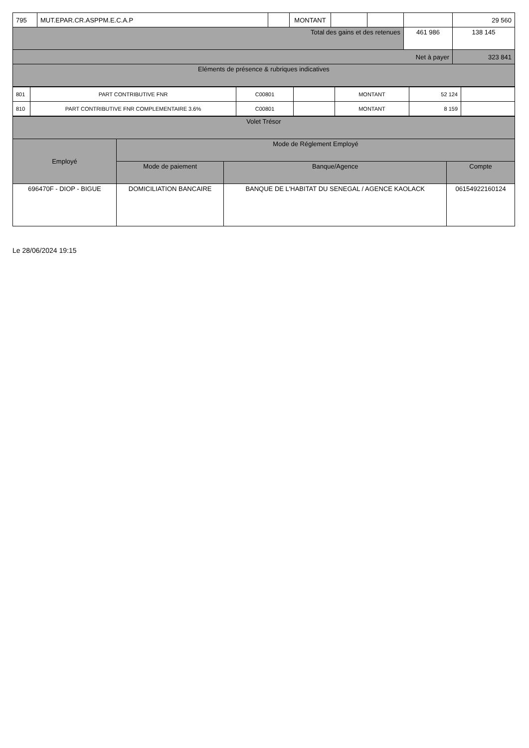| 795 | MUT.EPAR.CR.ASPPM.E.C.A.P | | MONTANT | | | | 29 560 |
| Total des gains et des retenues | | | | | | 461 986 | 138 145 |
| Net à payer | | | | | | | 323 841 |
| Eléments de présence & rubriques indicatives | | | | | | | |
| 801 | PART CONTRIBUTIVE FNR | C00801 | | MONTANT | 52 124 | |
| 810 | PART CONTRIBUTIVE FNR COMPLEMENTAIRE 3.6% | C00801 | | MONTANT | 8 159 | |
| Volet Trésor | | | |
| Employé | Mode de Réglement Employé | | |
| | Mode de paiement | Banque/Agence | Compte |
| 696470F - DIOP - BIGUE | DOMICILIATION BANCAIRE | BANQUE DE L'HABITAT DU SENEGAL / AGENCE KAOLACK | 06154922160124 |
Le 28/06/2024 19:15